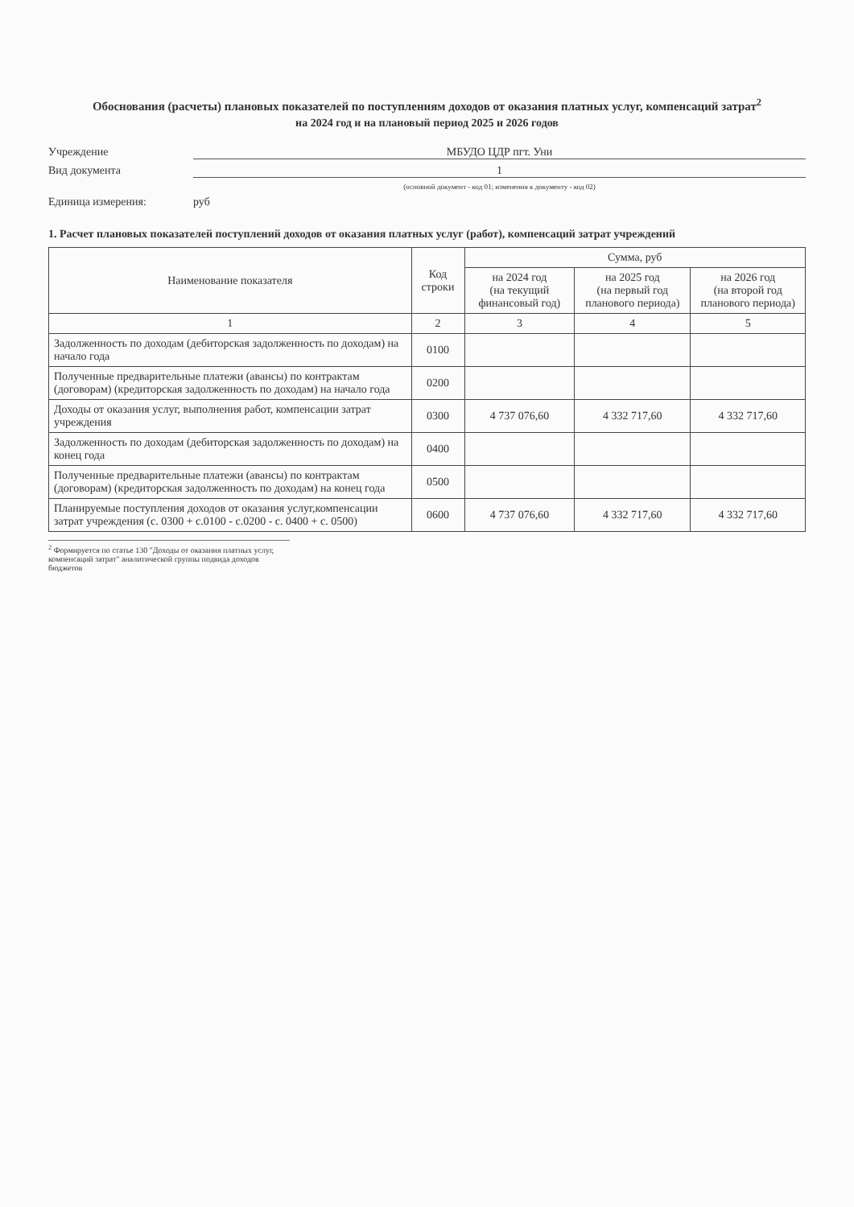Обоснования (расчеты) плановых показателей по поступлениям доходов от оказания платных услуг, компенсаций затрат<sup>2</sup>
на 2024 год и на плановый период 2025 и 2026 годов
Учреждение МБУДО ЦДР пгт. Уни
Вид документа 1
(основной документ - код 01; изменения к документу - код 02)
Единица измерения: руб
1. Расчет плановых показателей поступлений доходов от оказания платных услуг (работ), компенсаций затрат учреждений
| Наименование показателя | Код строки | Сумма, руб | | |
| --- | --- | --- | --- | --- |
| | | на 2024 год (на текущий финансовый год) | на 2025 год (на первый год планового периода) | на 2026 год (на второй год планового периода) |
| 1 | 2 | 3 | 4 | 5 |
| Задолженность по доходам (дебиторская задолженность по доходам) на начало года | 0100 | | | |
| Полученные предварительные платежи (авансы) по контрактам (договорам) (кредиторская задолженность по доходам) на начало года | 0200 | | | |
| Доходы от оказания услуг, выполнения работ, компенсации затрат учреждения | 0300 | 4 737 076,60 | 4 332 717,60 | 4 332 717,60 |
| Задолженность по доходам (дебиторская задолженность по доходам) на конец года | 0400 | | | |
| Полученные предварительные платежи (авансы) по контрактам (договорам) (кредиторская задолженность по доходам) на конец года | 0500 | | | |
| Планируемые поступления доходов от оказания услуг,компенсации затрат учреждения (с. 0300 + с.0100 - с.0200 - с. 0400 + с. 0500) | 0600 | 4 737 076,60 | 4 332 717,60 | 4 332 717,60 |
<sup>2</sup> Формируется по статье 130 "Доходы от оказания платных услуг, компенсаций затрат" аналитической группы подвида доходов бюджетов